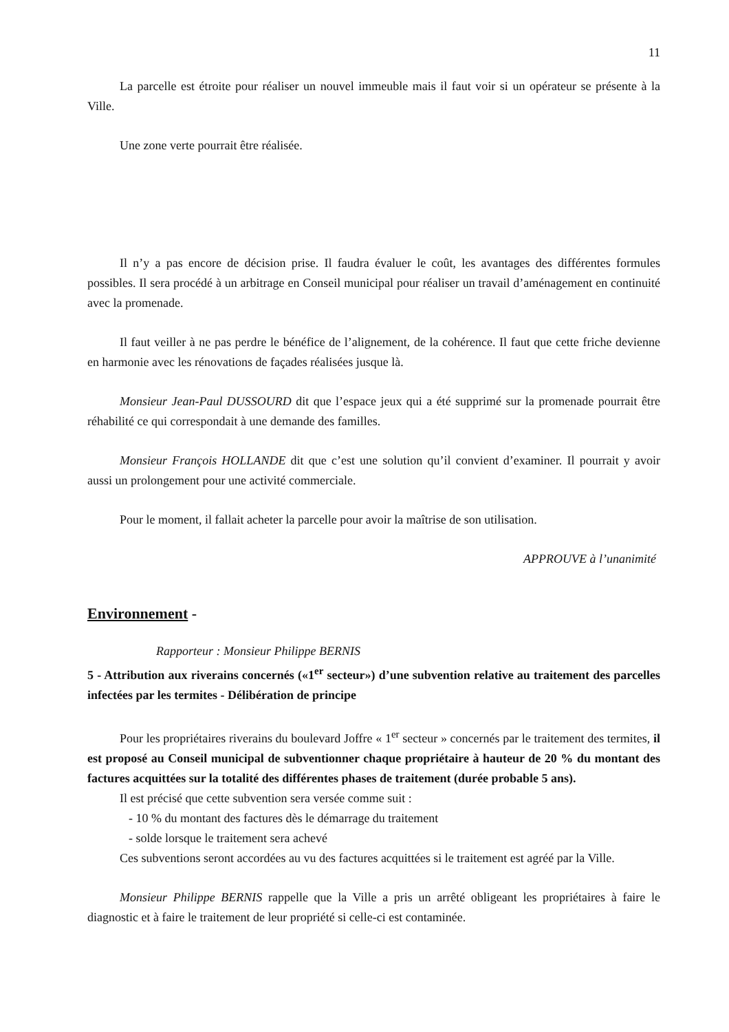11
La parcelle est étroite pour réaliser un nouvel immeuble mais il faut voir si un opérateur se présente à la Ville.
Une zone verte pourrait être réalisée.
Il n’y a pas encore de décision prise. Il faudra évaluer le coût, les avantages des différentes formules possibles. Il sera procédé à un arbitrage en Conseil municipal pour réaliser un travail d’aménagement en continuité avec la promenade.
Il faut veiller à ne pas perdre le bénéfice de l’alignement, de la cohérence. Il faut que cette friche devienne en harmonie avec les rénovations de façades réalisées jusque là.
Monsieur Jean-Paul DUSSOURD dit que l’espace jeux qui a été supprimé sur la promenade pourrait être réhabilité ce qui correspondait à une demande des familles.
Monsieur François HOLLANDE dit que c’est une solution qu’il convient d’examiner. Il pourrait y avoir aussi un prolongement pour une activité commerciale.
Pour le moment, il fallait acheter la parcelle pour avoir la maîtrise de son utilisation.
APPROUVE à l’unanimité
Environnement -
Rapporteur : Monsieur Philippe BERNIS
5 - Attribution aux riverains concernés («1<sup>er</sup> secteur») d’une subvention relative au traitement des parcelles infectées par les termites - Délibération de principe
Pour les propriétaires riverains du boulevard Joffre « 1<sup>er</sup> secteur » concernés par le traitement des termites, il est proposé au Conseil municipal de subventionner chaque propriétaire à hauteur de 20 % du montant des factures acquittées sur la totalité des différentes phases de traitement (durée probable 5 ans).
Il est précisé que cette subvention sera versée comme suit :
- 10 % du montant des factures dès le démarrage du traitement
- solde lorsque le traitement sera achevé
Ces subventions seront accordées au vu des factures acquittées si le traitement est agréé par la Ville.
Monsieur Philippe BERNIS rappelle que la Ville a pris un arrêté obligeant les propriétaires à faire le diagnostic et à faire le traitement de leur propriété si celle-ci est contaminée.